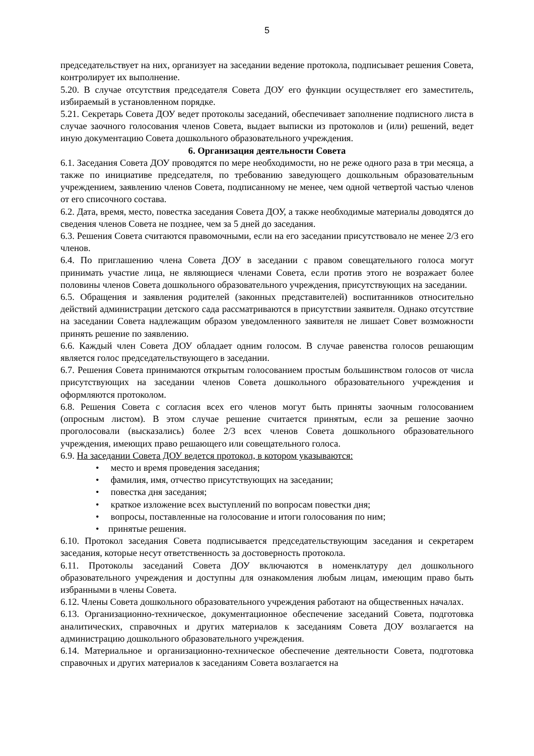5
председательствует на них, организует на заседании ведение протокола, подписывает решения Совета, контролирует их выполнение.
5.20. В случае отсутствия председателя Совета ДОУ его функции осуществляет его заместитель, избираемый в установленном порядке.
5.21. Секретарь Совета ДОУ ведет протоколы заседаний, обеспечивает заполнение подписного листа в случае заочного голосования членов Совета, выдает выписки из протоколов и (или) решений, ведет иную документацию Совета дошкольного образовательного учреждения.
6. Организация деятельности Совета
6.1. Заседания Совета ДОУ проводятся по мере необходимости, но не реже одного раза в три месяца, а также по инициативе председателя, по требованию заведующего дошкольным образовательным учреждением, заявлению членов Совета, подписанному не менее, чем одной четвертой частью членов от его списочного состава.
6.2. Дата, время, место, повестка заседания Совета ДОУ, а также необходимые материалы доводятся до сведения членов Совета не позднее, чем за 5 дней до заседания.
6.3. Решения Совета считаются правомочными, если на его заседании присутствовало не менее 2/3 его членов.
6.4. По приглашению члена Совета ДОУ в заседании с правом совещательного голоса могут принимать участие лица, не являющиеся членами Совета, если против этого не возражает более половины членов Совета дошкольного образовательного учреждения, присутствующих на заседании.
6.5. Обращения и заявления родителей (законных представителей) воспитанников относительно действий администрации детского сада рассматриваются в присутствии заявителя. Однако отсутствие на заседании Совета надлежащим образом уведомленного заявителя не лишает Совет возможности принять решение по заявлению.
6.6. Каждый член Совета ДОУ обладает одним голосом. В случае равенства голосов решающим является голос председательствующего в заседании.
6.7. Решения Совета принимаются открытым голосованием простым большинством голосов от числа присутствующих на заседании членов Совета дошкольного образовательного учреждения и оформляются протоколом.
6.8. Решения Совета с согласия всех его членов могут быть приняты заочным голосованием (опросным листом). В этом случае решение считается принятым, если за решение заочно проголосовали (высказались) более 2/3 всех членов Совета дошкольного образовательного учреждения, имеющих право решающего или совещательного голоса.
6.9. На заседании Совета ДОУ ведется протокол, в котором указываются:
• место и время проведения заседания;
• фамилия, имя, отчество присутствующих на заседании;
• повестка дня заседания;
• краткое изложение всех выступлений по вопросам повестки дня;
• вопросы, поставленные на голосование и итоги голосования по ним;
• принятые решения.
6.10. Протокол заседания Совета подписывается председательствующим заседания и секретарем заседания, которые несут ответственность за достоверность протокола.
6.11. Протоколы заседаний Совета ДОУ включаются в номенклатуру дел дошкольного образовательного учреждения и доступны для ознакомления любым лицам, имеющим право быть избранными в члены Совета.
6.12. Члены Совета дошкольного образовательного учреждения работают на общественных началах.
6.13. Организационно-техническое, документационное обеспечение заседаний Совета, подготовка аналитических, справочных и других материалов к заседаниям Совета ДОУ возлагается на администрацию дошкольного образовательного учреждения.
6.14. Материальное и организационно-техническое обеспечение деятельности Совета, подготовка справочных и других материалов к заседаниям Совета возлагается на